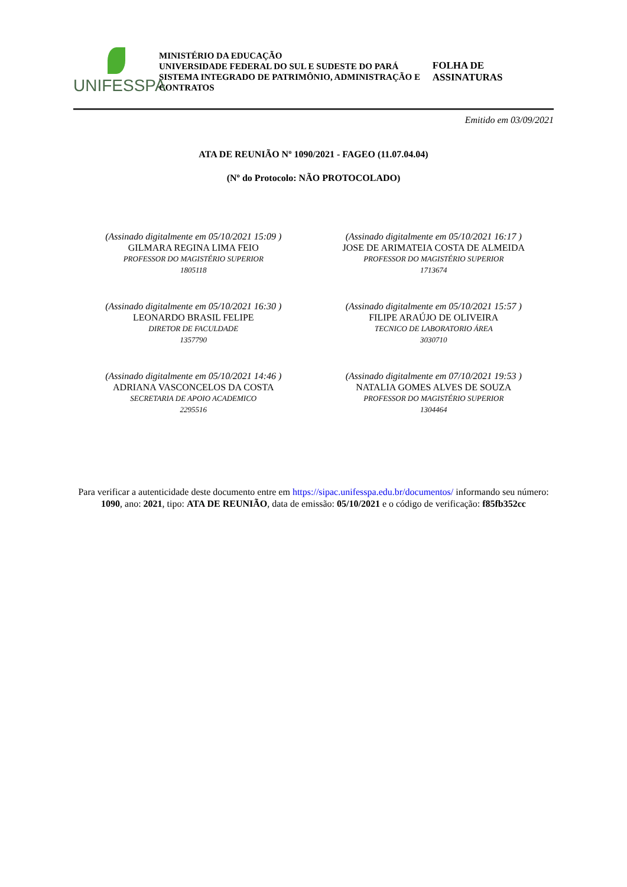UNIFESSPA
MINISTÉRIO DA EDUCAÇÃO
UNIVERSIDADE FEDERAL DO SUL E SUDESTE DO PARÁ
SISTEMA INTEGRADO DE PATRIMÔNIO, ADMINISTRAÇÃO E CONTRATOS
FOLHA DE ASSINATURAS
Emitido em 03/09/2021
ATA DE REUNIÃO Nº 1090/2021 - FAGEO (11.07.04.04)
(Nº do Protocolo: NÃO PROTOCOLADO)
(Assinado digitalmente em 05/10/2021 15:09 )
GILMARA REGINA LIMA FEIO
PROFESSOR DO MAGISTÉRIO SUPERIOR
1805118
(Assinado digitalmente em 05/10/2021 16:17 )
JOSE DE ARIMATEIA COSTA DE ALMEIDA
PROFESSOR DO MAGISTÉRIO SUPERIOR
1713674
(Assinado digitalmente em 05/10/2021 16:30 )
LEONARDO BRASIL FELIPE
DIRETOR DE FACULDADE
1357790
(Assinado digitalmente em 05/10/2021 15:57 )
FILIPE ARAÚJO DE OLIVEIRA
TECNICO DE LABORATORIO ÁREA
3030710
(Assinado digitalmente em 05/10/2021 14:46 )
ADRIANA VASCONCELOS DA COSTA
SECRETARIA DE APOIO ACADEMICO
2295516
(Assinado digitalmente em 07/10/2021 19:53 )
NATALIA GOMES ALVES DE SOUZA
PROFESSOR DO MAGISTÉRIO SUPERIOR
1304464
Para verificar a autenticidade deste documento entre em https://sipac.unifesspa.edu.br/documentos/ informando seu número: 1090, ano: 2021, tipo: ATA DE REUNIÃO, data de emissão: 05/10/2021 e o código de verificação: f85fb352cc